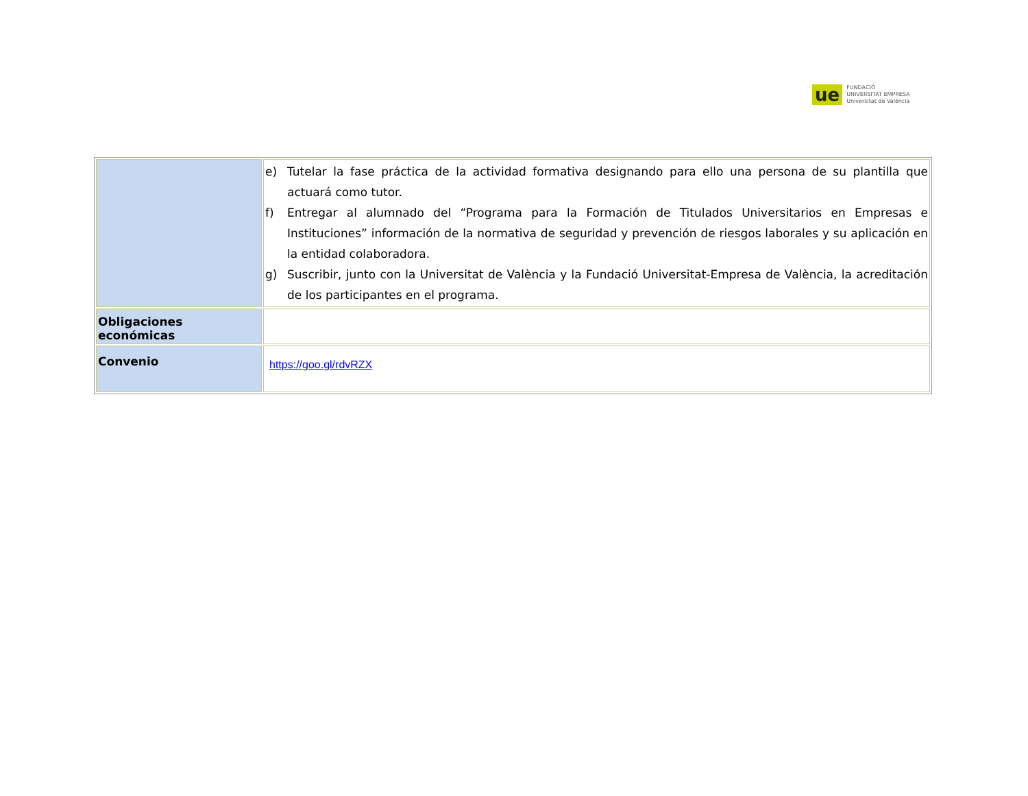ue
FUNDACIÓ
UNIVERSITAT EMPRESA
Universitat de València
| | e) Tutelar la fase práctica de la actividad formativa designando para ello una persona de su plantilla que actuará como tutor. f) Entregar al alumnado del “Programa para la Formación de Titulados Universitarios en Empresas e Instituciones” información de la normativa de seguridad y prevención de riesgos laborales y su aplicación en la entidad colaboradora. g) Suscribir, junto con la Universitat de València y la Fundació Universitat-Empresa de València, la acreditación de los participantes en el programa. |
| Obligaciones económicas | |
| Convenio | https://goo.gl/rdvRZX |